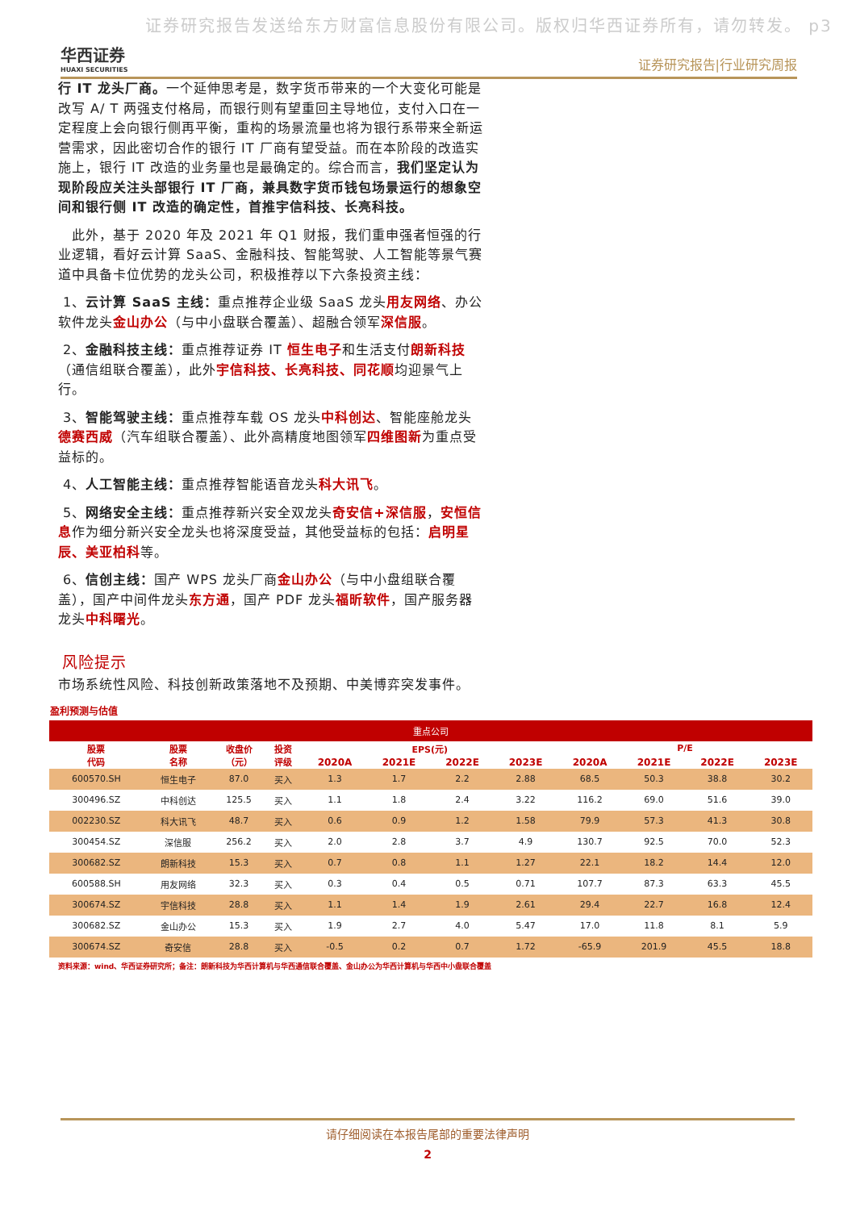证券研究报告发送给东方财富信息股份有限公司。版权归华西证券所有，请勿转发。 p3
华西证券
HUAXI SECURITIES
证券研究报告|行业研究周报
行 IT 龙头厂商。一个延伸思考是，数字货币带来的一个大变化可能是改写 A/ T 两强支付格局，而银行则有望重回主导地位，支付入口在一定程度上会向银行侧再平衡，重构的场景流量也将为银行系带来全新运营需求，因此密切合作的银行 IT 厂商有望受益。而在本阶段的改造实施上，银行 IT 改造的业务量也是最确定的。综合而言，我们坚定认为现阶段应关注头部银行 IT 厂商，兼具数字货币钱包场景运行的想象空间和银行侧 IT 改造的确定性，首推宇信科技、长亮科技。
 此外，基于 2020 年及 2021 年 Q1 财报，我们重申强者恒强的行业逻辑，看好云计算 SaaS、金融科技、智能驾驶、人工智能等景气赛道中具备卡位优势的龙头公司，积极推荐以下六条投资主线：
1、云计算 SaaS 主线：重点推荐企业级 SaaS 龙头用友网络、办公软件龙头金山办公（与中小盘联合覆盖）、超融合领军深信服。
2、金融科技主线：重点推荐证券 IT 恒生电子和生活支付朗新科技（通信组联合覆盖），此外宇信科技、长亮科技、同花顺均迎景气上行。
3、智能驾驶主线：重点推荐车载 OS 龙头中科创达、智能座舱龙头德赛西威（汽车组联合覆盖）、此外高精度地图领军四维图新为重点受益标的。
4、人工智能主线：重点推荐智能语音龙头科大讯飞。
5、网络安全主线：重点推荐新兴安全双龙头奇安信+深信服，安恒信息作为细分新兴安全龙头也将深度受益，其他受益标的包括：启明星辰、美亚柏科等。
6、信创主线：国产 WPS 龙头厂商金山办公（与中小盘组联合覆盖），国产中间件龙头东方通，国产 PDF 龙头福昕软件，国产服务器龙头中科曙光。
风险提示
市场系统性风险、科技创新政策落地不及预期、中美博弈突发事件。
盈利预测与估值
| 重点公司 | | | | | | | | | | | |
| --- | --- | --- | --- | --- | --- | --- | --- | --- | --- | --- | --- |
| 股票 代码 | 股票 名称 | 收盘价 （元） | 投资 评级 | EPS(元) | | | | P/E | | | |
| | | | | 2020A | 2021E | 2022E | 2023E | 2020A | 2021E | 2022E | 2023E |
| 600570.SH | 恒生电子 | 87.0 | 买入 | 1.3 | 1.7 | 2.2 | 2.88 | 68.5 | 50.3 | 38.8 | 30.2 |
| 300496.SZ | 中科创达 | 125.5 | 买入 | 1.1 | 1.8 | 2.4 | 3.22 | 116.2 | 69.0 | 51.6 | 39.0 |
| 002230.SZ | 科大讯飞 | 48.7 | 买入 | 0.6 | 0.9 | 1.2 | 1.58 | 79.9 | 57.3 | 41.3 | 30.8 |
| 300454.SZ | 深信服 | 256.2 | 买入 | 2.0 | 2.8 | 3.7 | 4.9 | 130.7 | 92.5 | 70.0 | 52.3 |
| 300682.SZ | 朗新科技 | 15.3 | 买入 | 0.7 | 0.8 | 1.1 | 1.27 | 22.1 | 18.2 | 14.4 | 12.0 |
| 600588.SH | 用友网络 | 32.3 | 买入 | 0.3 | 0.4 | 0.5 | 0.71 | 107.7 | 87.3 | 63.3 | 45.5 |
| 300674.SZ | 宇信科技 | 28.8 | 买入 | 1.1 | 1.4 | 1.9 | 2.61 | 29.4 | 22.7 | 16.8 | 12.4 |
| 300682.SZ | 金山办公 | 15.3 | 买入 | 1.9 | 2.7 | 4.0 | 5.47 | 17.0 | 11.8 | 8.1 | 5.9 |
| 300674.SZ | 奇安信 | 28.8 | 买入 | -0.5 | 0.2 | 0.7 | 1.72 | -65.9 | 201.9 | 45.5 | 18.8 |
资料来源：wind、华西证券研究所；备注：朗新科技为华西计算机与华西通信联合覆盖、金山办公为华西计算机与华西中小盘联合覆盖
请仔细阅读在本报告尾部的重要法律声明
2